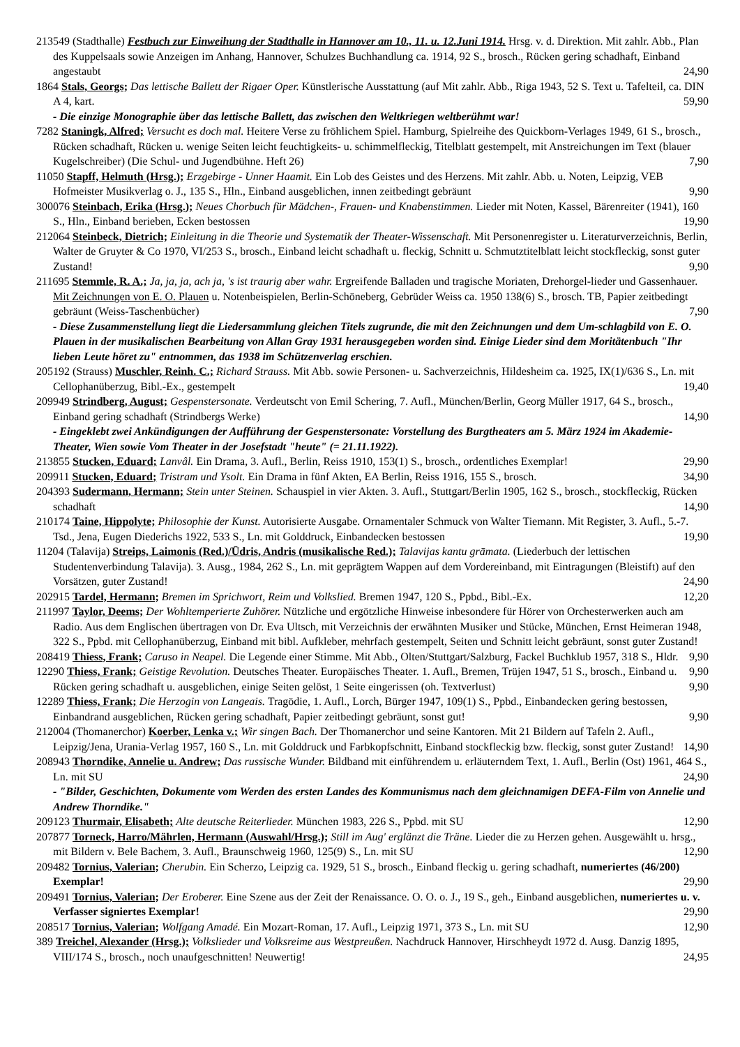213549 (Stadthalle) Festbuch zur Einweihung der Stadthalle in Hannover am 10., 11. u. 12.Juni 1914. Hrsg. v. d. Direktion. Mit zahlr. Abb., Plan des Kuppelsaals sowie Anzeigen im Anhang, Hannover, Schulzes Buchhandlung ca. 1914, 92 S., brosch., Rücken gering schadhaft, Einband angestaubt 24,90
1864 Stals, Georgs; Das lettische Ballett der Rigaer Oper. Künstlerische Ausstattung (auf Mit zahlr. Abb., Riga 1943, 52 S. Text u. Tafelteil, ca. DIN A 4, kart. 59,90
- Die einzige Monographie über das lettische Ballett, das zwischen den Weltkriegen weltberühmt war!
7282 Staningk, Alfred; Versucht es doch mal. Heitere Verse zu fröhlichem Spiel. Hamburg, Spielreihe des Quickborn-Verlages 1949, 61 S., brosch., Rücken schadhaft, Rücken u. wenige Seiten leicht feuchtigkeits- u. schimmelfleckig, Titelblatt gestempelt, mit Anstreichungen im Text (blauer Kugelschreiber) (Die Schul- und Jugendbühne. Heft 26) 7,90
11050 Stapff, Helmuth (Hrsg.); Erzgebirge - Unner Haamit. Ein Lob des Geistes und des Herzens. Mit zahlr. Abb. u. Noten, Leipzig, VEB Hofmeister Musikverlag o. J., 135 S., Hln., Einband ausgeblichen, innen zeitbedingt gebräunt 9,90
300076 Steinbach, Erika (Hrsg.); Neues Chorbuch für Mädchen-, Frauen- und Knabenstimmen. Lieder mit Noten, Kassel, Bärenreiter (1941), 160 S., Hln., Einband berieben, Ecken bestossen 19,90
212064 Steinbeck, Dietrich; Einleitung in die Theorie und Systematik der Theater-Wissenschaft. Mit Personenregister u. Literaturverzeichnis, Berlin, Walter de Gruyter & Co 1970, VI/253 S., brosch., Einband leicht schadhaft u. fleckig, Schnitt u. Schmutztitelblatt leicht stockfleckig, sonst guter Zustand! 9,90
211695 Stemmle, R. A.; Ja, ja, ja, ach ja, 's ist traurig aber wahr. Ergreifende Balladen und tragische Moriaten, Drehorgel-lieder und Gassenhauer. Mit Zeichnungen von E. O. Plauen u. Notenbeispielen, Berlin-Schöneberg, Gebrüder Weiss ca. 1950 138(6) S., brosch. TB, Papier zeitbedingt gebräunt (Weiss-Taschenbücher) 7,90
- Diese Zusammenstellung liegt die Liedersammlung gleichen Titels zugrunde, die mit den Zeichnungen und dem Um-schlagbild von E. O. Plauen in der musikalischen Bearbeitung von Allan Gray 1931 herausgegeben worden sind. Einige Lieder sind dem Moritätenbuch "Ihr lieben Leute höret zu" entnommen, das 1938 im Schützenverlag erschien.
205192 (Strauss) Muschler, Reinh. C.; Richard Strauss. Mit Abb. sowie Personen- u. Sachverzeichnis, Hildesheim ca. 1925, IX(1)/636 S., Ln. mit Cellophanüberzug, Bibl.-Ex., gestempelt 19,40
209949 Strindberg, August; Gespenstersonate. Verdeutscht von Emil Schering, 7. Aufl., München/Berlin, Georg Müller 1917, 64 S., brosch., Einband gering schadhaft (Strindbergs Werke) 14,90
- Eingeklebt zwei Ankündigungen der Aufführung der Gespenstersonate: Vorstellung des Burgtheaters am 5. März 1924 im Akademie-Theater, Wien sowie Vom Theater in der Josefstadt "heute" (= 21.11.1922).
213855 Stucken, Eduard; Lanvâl. Ein Drama, 3. Aufl., Berlin, Reiss 1910, 153(1) S., brosch., ordentliches Exemplar! 29,90
209911 Stucken, Eduard; Tristram und Ysolt. Ein Drama in fünf Akten, EA Berlin, Reiss 1916, 155 S., brosch. 34,90
204393 Sudermann, Hermann; Stein unter Steinen. Schauspiel in vier Akten. 3. Aufl., Stuttgart/Berlin 1905, 162 S., brosch., stockfleckig, Rücken schadhaft 14,90
210174 Taine, Hippolyte; Philosophie der Kunst. Autorisierte Ausgabe. Ornamentaler Schmuck von Walter Tiemann. Mit Register, 3. Aufl., 5.-7. Tsd., Jena, Eugen Diederichs 1922, 533 S., Ln. mit Golddruck, Einbandecken bestossen 19,90
11204 (Talavija) Streips, Laimonis (Red.)/Ūdris, Andris (musikalische Red.); Talavijas kantu grāmata. (Liederbuch der lettischen Studentenverbindung Talavija). 3. Ausg., 1984, 262 S., Ln. mit geprägtem Wappen auf dem Vordereinband, mit Eintragungen (Bleistift) auf den Vorsätzen, guter Zustand! 24,90
202915 Tardel, Hermann; Bremen im Sprichwort, Reim und Volkslied. Bremen 1947, 120 S., Ppbd., Bibl.-Ex. 12,20
211997 Taylor, Deems; Der Wohltemperierte Zuhörer. Nützliche und ergötzliche Hinweise inbesondere für Hörer von Orchesterwerken auch am Radio. Aus dem Englischen übertragen von Dr. Eva Ultsch, mit Verzeichnis der erwähnten Musiker und Stücke, München, Ernst Heimeran 1948, 322 S., Ppbd. mit Cellophanüberzug, Einband mit bibl. Aufkleber, mehrfach gestempelt, Seiten und Schnitt leicht gebräunt, sonst guter Zustand! 9,90
208419 Thiess, Frank; Caruso in Neapel. Die Legende einer Stimme. Mit Abb., Olten/Stuttgart/Salzburg, Fackel Buchklub 1957, 318 S., Hldr. 9,90
12290 Thiess, Frank; Geistige Revolution. Deutsches Theater. Europäisches Theater. 1. Aufl., Bremen, Trüjen 1947, 51 S., brosch., Einband u. Rücken gering schadhaft u. ausgeblichen, einige Seiten gelöst, 1 Seite eingerissen (oh. Textverlust) 9,90
12289 Thiess, Frank; Die Herzogin von Langeais. Tragödie, 1. Aufl., Lorch, Bürger 1947, 109(1) S., Ppbd., Einbandecken gering bestossen, Einbandrand ausgeblichen, Rücken gering schadhaft, Papier zeitbedingt gebräunt, sonst gut! 9,90
212004 (Thomanerchor) Koerber, Lenka v.; Wir singen Bach. Der Thomanerchor und seine Kantoren. Mit 21 Bildern auf Tafeln 2. Aufl., Leipzig/Jena, Urania-Verlag 1957, 160 S., Ln. mit Golddruck und Farbkopfschnitt, Einband stockfleckig bzw. fleckig, sonst guter Zustand! 14,90
208943 Thorndike, Annelie u. Andrew; Das russische Wunder. Bildband mit einführendem u. erläuterndem Text, 1. Aufl., Berlin (Ost) 1961, 464 S., Ln. mit SU 24,90
- "Bilder, Geschichten, Dokumente vom Werden des ersten Landes des Kommunismus nach dem gleichnamigen DEFA-Film von Annelie und Andrew Thorndike."
209123 Thurmair, Elisabeth; Alte deutsche Reiterlieder. München 1983, 226 S., Ppbd. mit SU 12,90
207877 Torneck, Harro/Mährlen, Hermann (Auswahl/Hrsg.); Still im Aug' erglänzt die Träne. Lieder die zu Herzen gehen. Ausgewählt u. hrsg., mit Bildern v. Bele Bachem, 3. Aufl., Braunschweig 1960, 125(9) S., Ln. mit SU 12,90
209482 Tornius, Valerian; Cherubin. Ein Scherzo, Leipzig ca. 1929, 51 S., brosch., Einband fleckig u. gering schadhaft, numeriertes (46/200) Exemplar! 29,90
209491 Tornius, Valerian; Der Eroberer. Eine Szene aus der Zeit der Renaissance. O. O. o. J., 19 S., geh., Einband ausgeblichen, numeriertes u. v. Verfasser signiertes Exemplar! 29,90
208517 Tornius, Valerian; Wolfgang Amadé. Ein Mozart-Roman, 17. Aufl., Leipzig 1971, 373 S., Ln. mit SU 12,90
389 Treichel, Alexander (Hrsg.); Volkslieder und Volksreime aus Westpreußen. Nachdruck Hannover, Hirschheydt 1972 d. Ausg. Danzig 1895, VIII/174 S., brosch., noch unaufgeschnitten! Neuwertig! 24,95